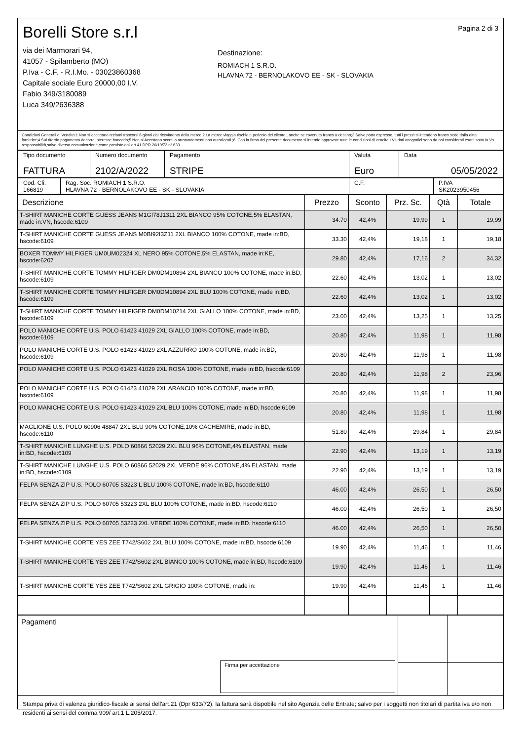Borelli Store s.r.l
via dei Marmorari 94,
41057 - Spilamberto (MO)
P.Iva - C.F. - R.I.Mo. - 03023860368
Capitale sociale Euro 20000,00 I.V.
Fabio 349/3180089
Luca 349/2636388
Destinazione:
ROMIACH 1 S.R.O.
HLAVNA 72 - BERNOLAKOVO EE - SK - SLOVAKIA
Pagina 2 di 3
Condizioni Generali di Vendita:1.Non si accettano reclami trascorsi 8 giorni dal ricevimento della merce;2.La merce viaggia rischio e pericolo del cliente , anche se covenuta franco a destino;3.Salvo patto espresso, tutti i prezzi si intendono franco sede dalla ditta fornitrice;4.Sul ritardo pagamento decorre interesse bancario;5.Non si Accettano sconti o arrotondamenti non autorizzati ;6. Con la firma del presente documento si intendo approvate tutte le condizioni di vendita.I Vs dati anagrafici sono da noi considerati esatti sotto la Vs. responsabilità,salvo diversa comunicazione,come previsto dall'art 41 DPR 26/10/72 n° 633.
| Tipo documento FATTURA | Numero documento 2102/A/2022 | Pagamento STRIPE | Valuta Euro | Data 05/05/2022 |
| Cod. Cli. 166819 | Rag. Soc. ROMIACH 1 S.R.O. HLAVNA 72 - BERNOLAKOVO EE - SK - SLOVAKIA | C.F. | P.IVA SK2023950456 |
| Descrizione | Prezzo | Sconto | Prz. Sc. | Qtà | Totale |
| --- | --- | --- | --- | --- | --- |
| T-SHIRT MANICHE CORTE GUESS JEANS M1GI78J1311 2XL BIANCO 95% COTONE,5% ELASTAN, made in:VN, hscode:6109 | 34.70 | 42,4% | 19,99 | 1 | 19,99 |
| T-SHIRT MANICHE CORTE GUESS JEANS M0BI92I3Z11 2XL BIANCO 100% COTONE, made in:BD, hscode:6109 | 33.30 | 42,4% | 19,18 | 1 | 19,18 |
| BOXER TOMMY HILFIGER UM0UM02324 XL NERO 95% COTONE,5% ELASTAN, made in:KE, hscode:6207 | 29.80 | 42,4% | 17,16 | 2 | 34,32 |
| T-SHIRT MANICHE CORTE TOMMY HILFIGER DM0DM10894 2XL BIANCO 100% COTONE, made in:BD, hscode:6109 | 22.60 | 42,4% | 13,02 | 1 | 13,02 |
| T-SHIRT MANICHE CORTE TOMMY HILFIGER DM0DM10894 2XL BLU 100% COTONE, made in:BD, hscode:6109 | 22.60 | 42,4% | 13,02 | 1 | 13,02 |
| T-SHIRT MANICHE CORTE TOMMY HILFIGER DM0DM10214 2XL GIALLO 100% COTONE, made in:BD, hscode:6109 | 23.00 | 42,4% | 13,25 | 1 | 13,25 |
| POLO MANICHE CORTE U.S. POLO 61423 41029 2XL GIALLO 100% COTONE, made in:BD, hscode:6109 | 20.80 | 42,4% | 11,98 | 1 | 11,98 |
| POLO MANICHE CORTE U.S. POLO 61423 41029 2XL AZZURRO 100% COTONE, made in:BD, hscode:6109 | 20.80 | 42,4% | 11,98 | 1 | 11,98 |
| POLO MANICHE CORTE U.S. POLO 61423 41029 2XL ROSA 100% COTONE, made in:BD, hscode:6109 | 20.80 | 42,4% | 11,98 | 2 | 23,96 |
| POLO MANICHE CORTE U.S. POLO 61423 41029 2XL ARANCIO 100% COTONE, made in:BD, hscode:6109 | 20.80 | 42,4% | 11,98 | 1 | 11,98 |
| POLO MANICHE CORTE U.S. POLO 61423 41029 2XL BLU 100% COTONE, made in:BD, hscode:6109 | 20.80 | 42,4% | 11,98 | 1 | 11,98 |
| MAGLIONE U.S. POLO 60906 48847 2XL BLU 90% COTONE,10% CACHEMIRE, made in:BD, hscode:6110 | 51.80 | 42,4% | 29,84 | 1 | 29,84 |
| T-SHIRT MANICHE LUNGHE U.S. POLO 60866 52029 2XL BLU 96% COTONE,4% ELASTAN, made in:BD, hscode:6109 | 22.90 | 42,4% | 13,19 | 1 | 13,19 |
| T-SHIRT MANICHE LUNGHE U.S. POLO 60866 52029 2XL VERDE 96% COTONE,4% ELASTAN, made in:BD, hscode:6109 | 22.90 | 42,4% | 13,19 | 1 | 13,19 |
| FELPA SENZA ZIP U.S. POLO 60705 53223 L BLU 100% COTONE, made in:BD, hscode:6110 | 46.00 | 42,4% | 26,50 | 1 | 26,50 |
| FELPA SENZA ZIP U.S. POLO 60705 53223 2XL BLU 100% COTONE, made in:BD, hscode:6110 | 46.00 | 42,4% | 26,50 | 1 | 26,50 |
| FELPA SENZA ZIP U.S. POLO 60705 53223 2XL VERDE 100% COTONE, made in:BD, hscode:6110 | 46.00 | 42,4% | 26,50 | 1 | 26,50 |
| T-SHIRT MANICHE CORTE YES ZEE T742/S602 2XL BLU 100% COTONE, made in:BD, hscode:6109 | 19.90 | 42,4% | 11,46 | 1 | 11,46 |
| T-SHIRT MANICHE CORTE YES ZEE T742/S602 2XL BIANCO 100% COTONE, made in:BD, hscode:6109 | 19.90 | 42,4% | 11,46 | 1 | 11,46 |
| T-SHIRT MANICHE CORTE YES ZEE T742/S602 2XL GRIGIO 100% COTONE, made in: | 19.90 | 42,4% | 11,46 | 1 | 11,46 |
| Pagamenti Firma per accettazione | | |
Stampa priva di valenza giuridico-fiscale ai sensi dell'art.21 (Dpr 633/72), la fattura sarà dispobile nel sito Agenzia delle Entrate; salvo per i soggetti non titolari di partita iva e/o non residenti ai sensi del comma 909/ art.1 L.205/2017.